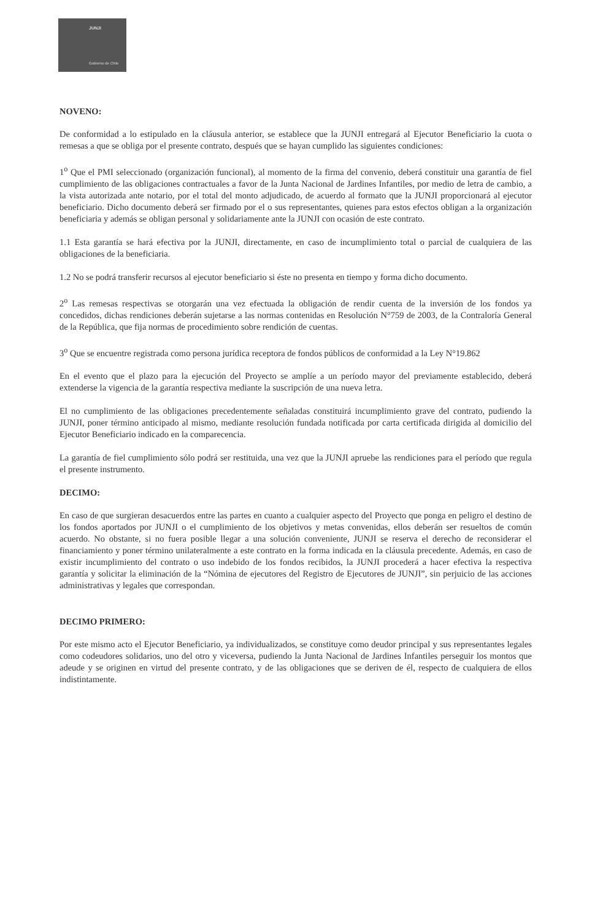JUNJI
Gobierno de Chile
NOVENO:
De conformidad a lo estipulado en la cláusula anterior, se establece que la JUNJI entregará al Ejecutor Beneficiario la cuota o remesas a que se obliga por el presente contrato, después que se hayan cumplido las siguientes condiciones:
1<sup>o</sup> Que el PMI seleccionado (organización funcional), al momento de la firma del convenio, deberá constituir una garantía de fiel cumplimiento de las obligaciones contractuales a favor de la Junta Nacional de Jardines Infantiles, por medio de letra de cambio, a la vista autorizada ante notario, por el total del monto adjudicado, de acuerdo al formato que la JUNJI proporcionará al ejecutor beneficiario. Dicho documento deberá ser firmado por el o sus representantes, quienes para estos efectos obligan a la organización beneficiaria y además se obligan personal y solidariamente ante la JUNJI con ocasión de este contrato.
1.1 Esta garantía se hará efectiva por la JUNJI, directamente, en caso de incumplimiento total o parcial de cualquiera de las obligaciones de la beneficiaria.
1.2 No se podrá transferir recursos al ejecutor beneficiario si éste no presenta en tiempo y forma dicho documento.
2<sup>o</sup> Las remesas respectivas se otorgarán una vez efectuada la obligación de rendir cuenta de la inversión de los fondos ya concedidos, dichas rendiciones deberán sujetarse a las normas contenidas en Resolución N°759 de 2003, de la Contraloría General de la República, que fija normas de procedimiento sobre rendición de cuentas.
3<sup>o</sup> Que se encuentre registrada como persona jurídica receptora de fondos públicos de conformidad a la Ley N°19.862
En el evento que el plazo para la ejecución del Proyecto se amplíe a un período mayor del previamente establecido, deberá extenderse la vigencia de la garantía respectiva mediante la suscripción de una nueva letra.
El no cumplimiento de las obligaciones precedentemente señaladas constituirá incumplimiento grave del contrato, pudiendo la JUNJI, poner término anticipado al mismo, mediante resolución fundada notificada por carta certificada dirigida al domicilio del Ejecutor Beneficiario indicado en la comparecencia.
La garantía de fiel cumplimiento sólo podrá ser restituida, una vez que la JUNJI apruebe las rendiciones para el período que regula el presente instrumento.
DECIMO:
En caso de que surgieran desacuerdos entre las partes en cuanto a cualquier aspecto del Proyecto que ponga en peligro el destino de los fondos aportados por JUNJI o el cumplimiento de los objetivos y metas convenidas, ellos deberán ser resueltos de común acuerdo. No obstante, si no fuera posible llegar a una solución conveniente, JUNJI se reserva el derecho de reconsiderar el financiamiento y poner término unilateralmente a este contrato en la forma indicada en la cláusula precedente. Además, en caso de existir incumplimiento del contrato o uso indebido de los fondos recibidos, la JUNJI procederá a hacer efectiva la respectiva garantía y solicitar la eliminación de la “Nómina de ejecutores del Registro de Ejecutores de JUNJI”, sin perjuicio de las acciones administrativas y legales que correspondan.
DECIMO PRIMERO:
Por este mismo acto el Ejecutor Beneficiario, ya individualizados, se constituye como deudor principal y sus representantes legales como codeudores solidarios, uno del otro y viceversa, pudiendo la Junta Nacional de Jardines Infantiles perseguir los montos que adeude y se originen en virtud del presente contrato, y de las obligaciones que se deriven de él, respecto de cualquiera de ellos indistintamente.